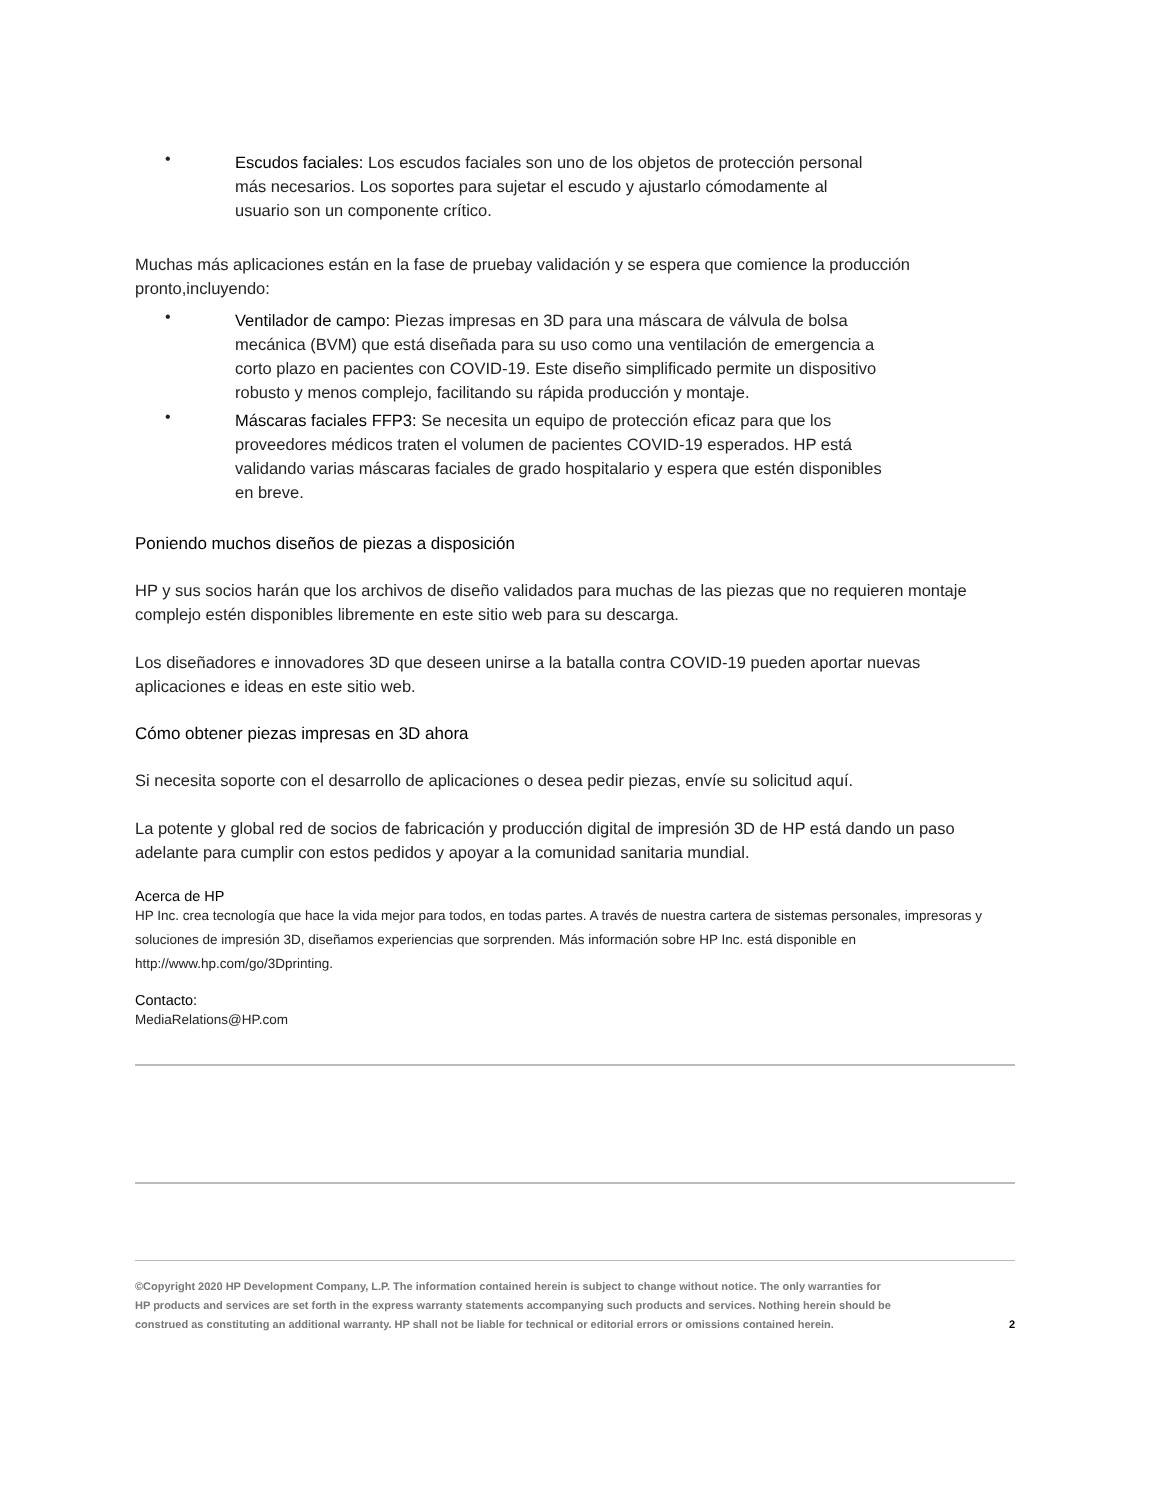•
Escudos faciales: Los escudos faciales son uno de los objetos de protección personal más necesarios. Los soportes para sujetar el escudo y ajustarlo cómodamente al usuario son un componente crítico.
Muchas más aplicaciones están en la fase de pruebay validación y se espera que comience la producción pronto,incluyendo:
•
Ventilador de campo: Piezas impresas en 3D para una máscara de válvula de bolsa mecánica (BVM) que está diseñada para su uso como una ventilación de emergencia a corto plazo en pacientes con COVID-19. Este diseño simplificado permite un dispositivo robusto y menos complejo, facilitando su rápida producción y montaje.
•
Máscaras faciales FFP3: Se necesita un equipo de protección eficaz para que los proveedores médicos traten el volumen de pacientes COVID-19 esperados. HP está validando varias máscaras faciales de grado hospitalario y espera que estén disponibles en breve.
Poniendo muchos diseños de piezas a disposición
HP y sus socios harán que los archivos de diseño validados para muchas de las piezas que no requieren montaje complejo estén disponibles libremente en este sitio web para su descarga.
Los diseñadores e innovadores 3D que deseen unirse a la batalla contra COVID-19 pueden aportar nuevas aplicaciones e ideas en este sitio web.
Cómo obtener piezas impresas en 3D ahora
Si necesita soporte con el desarrollo de aplicaciones o desea pedir piezas, envíe su solicitud aquí.
La potente y global red de socios de fabricación y producción digital de impresión 3D de HP está dando un paso adelante para cumplir con estos pedidos y apoyar a la comunidad sanitaria mundial.
Acerca de HP
HP Inc. crea tecnología que hace la vida mejor para todos, en todas partes. A través de nuestra cartera de sistemas personales, impresoras y soluciones de impresión 3D, diseñamos experiencias que sorprenden. Más información sobre HP Inc. está disponible en http://www.hp.com/go/3Dprinting.
Contacto:
MediaRelations@HP.com
©Copyright 2020 HP Development Company, L.P. The information contained herein is subject to change without notice. The only warranties for HP products and services are set forth in the express warranty statements accompanying such products and services. Nothing herein should be construed as constituting an additional warranty. HP shall not be liable for technical or editorial errors or omissions contained herein.
2